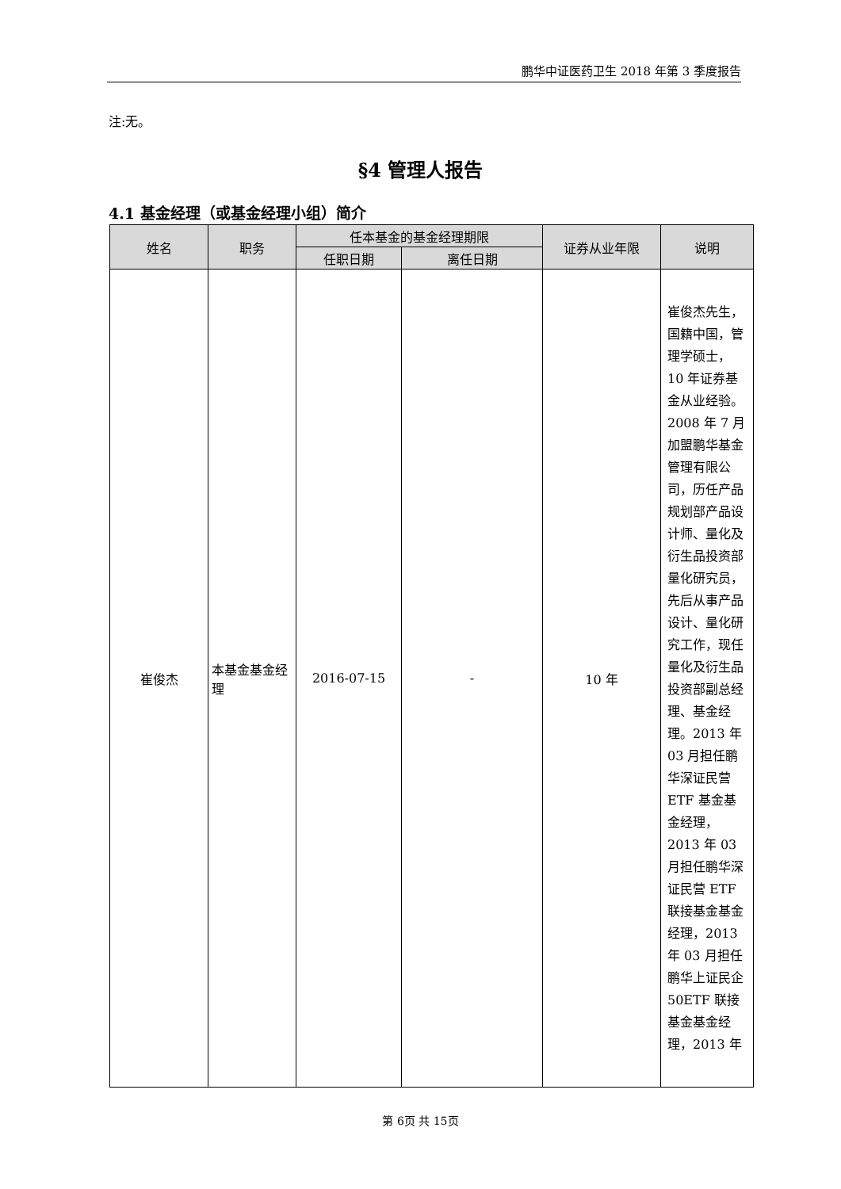鹏华中证医药卫生 2018 年第 3 季度报告
注:无。
§4 管理人报告
4.1 基金经理（或基金经理小组）简介
| 姓名 | 职务 | 任本基金的基金经理期限 | | 证券从业年限 | 说明 |
| --- | --- | --- | --- | --- | --- |
| | | 任职日期 | 离任日期 | | |
| 崔俊杰 | 本基金基金经理 | 2016-07-15 | - | 10 年 | 崔俊杰先生，国籍中国，管理学硕士，10 年证券基金从业经验。2008 年 7 月加盟鹏华基金管理有限公司，历任产品规划部产品设计师、量化及衍生品投资部量化研究员，先后从事产品设计、量化研究工作，现任量化及衍生品投资部副总经理、基金经理。2013 年 03 月担任鹏华深证民营 ETF 基金基金经理，2013 年 03 月担任鹏华深证民营 ETF 联接基金基金经理，2013 年 03 月担任鹏华上证民企 50ETF 联接基金基金经理，2013 年 |
第 6页 共 15页